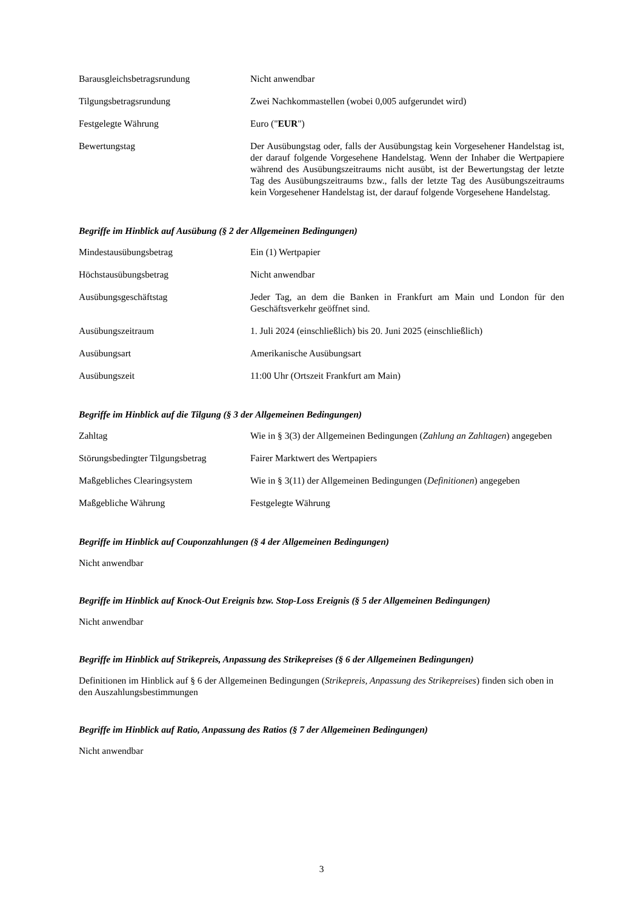| Barausgleichsbetragsrundung | Nicht anwendbar |
| Tilgungsbetragsrundung | Zwei Nachkommastellen (wobei 0,005 aufgerundet wird) |
| Festgelegte Währung | Euro (" EUR ") |
| Bewertungstag | Der Ausübungstag oder, falls der Ausübungstag kein Vorgesehener Handelstag ist, der darauf folgende Vorgesehene Handelstag. Wenn der Inhaber die Wertpapiere während des Ausübungszeitraums nicht ausübt, ist der Bewertungstag der letzte Tag des Ausübungszeitraums bzw., falls der letzte Tag des Ausübungszeitraums kein Vorgesehener Handelstag ist, der darauf folgende Vorgesehene Handelstag. |
Begriffe im Hinblick auf Ausübung (§ 2 der Allgemeinen Bedingungen)
| Mindestausübungsbetrag | Ein (1) Wertpapier |
| Höchstausübungsbetrag | Nicht anwendbar |
| Ausübungsgeschäftstag | Jeder Tag, an dem die Banken in Frankfurt am Main und London für den Geschäftsverkehr geöffnet sind. |
| Ausübungszeitraum | 1. Juli 2024 (einschließlich) bis 20. Juni 2025 (einschließlich) |
| Ausübungsart | Amerikanische Ausübungsart |
| Ausübungszeit | 11:00 Uhr (Ortszeit Frankfurt am Main) |
Begriffe im Hinblick auf die Tilgung (§ 3 der Allgemeinen Bedingungen)
| Zahltag | Wie in § 3(3) der Allgemeinen Bedingungen ( Zahlung an Zahltagen ) angegeben |
| Störungsbedingter Tilgungsbetrag | Fairer Marktwert des Wertpapiers |
| Maßgebliches Clearingsystem | Wie in § 3(11) der Allgemeinen Bedingungen ( Definitionen ) angegeben |
| Maßgebliche Währung | Festgelegte Währung |
Begriffe im Hinblick auf Couponzahlungen (§ 4 der Allgemeinen Bedingungen)
Nicht anwendbar
Begriffe im Hinblick auf Knock-Out Ereignis bzw. Stop-Loss Ereignis (§ 5 der Allgemeinen Bedingungen)
Nicht anwendbar
Begriffe im Hinblick auf Strikepreis, Anpassung des Strikepreises (§ 6 der Allgemeinen Bedingungen)
Definitionen im Hinblick auf § 6 der Allgemeinen Bedingungen (Strikepreis, Anpassung des Strikepreises) finden sich oben in den Auszahlungsbestimmungen
Begriffe im Hinblick auf Ratio, Anpassung des Ratios (§ 7 der Allgemeinen Bedingungen)
Nicht anwendbar
3